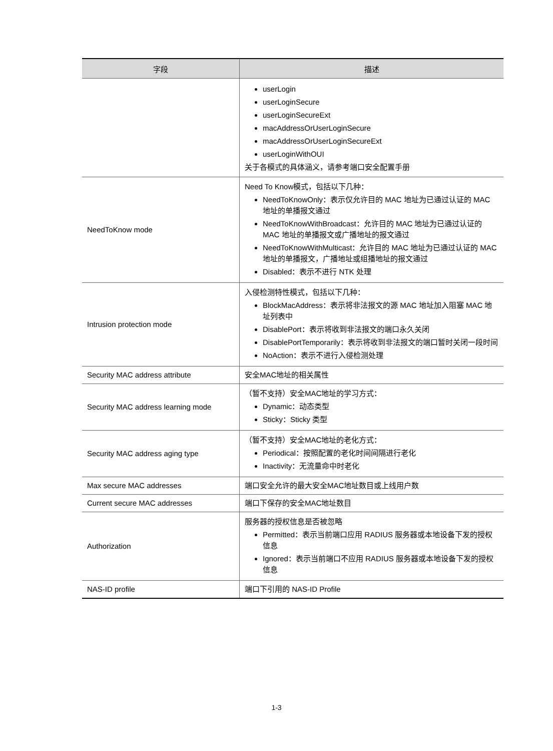| 字段 | 描述 |
| --- | --- |
| | userLogin userLoginSecure userLoginSecureExt macAddressOrUserLoginSecure macAddressOrUserLoginSecureExt userLoginWithOUI 关于各模式的具体涵义，请参考端口安全配置手册 |
| NeedToKnow mode | Need To Know模式，包括以下几种： NeedToKnowOnly：表示仅允许目的 MAC 地址为已通过认证的 MAC 地址的单播报文通过 NeedToKnowWithBroadcast：允许目的 MAC 地址为已通过认证的 MAC 地址的单播报文或广播地址的报文通过 NeedToKnowWithMulticast：允许目的 MAC 地址为已通过认证的 MAC 地址的单播报文，广播地址或组播地址的报文通过 Disabled：表示不进行 NTK 处理 |
| Intrusion protection mode | 入侵检测特性模式，包括以下几种： BlockMacAddress：表示将非法报文的源 MAC 地址加入阻塞 MAC 地址列表中 DisablePort：表示将收到非法报文的端口永久关闭 DisablePortTemporarily：表示将收到非法报文的端口暂时关闭一段时间 NoAction：表示不进行入侵检测处理 |
| Security MAC address attribute | 安全MAC地址的相关属性 |
| Security MAC address learning mode | （暂不支持）安全MAC地址的学习方式： Dynamic：动态类型 Sticky：Sticky 类型 |
| Security MAC address aging type | （暂不支持）安全MAC地址的老化方式： Periodical：按照配置的老化时间间隔进行老化 Inactivity：无流量命中时老化 |
| Max secure MAC addresses | 端口安全允许的最大安全MAC地址数目或上线用户数 |
| Current secure MAC addresses | 端口下保存的安全MAC地址数目 |
| Authorization | 服务器的授权信息是否被忽略 Permitted：表示当前端口应用 RADIUS 服务器或本地设备下发的授权信息 Ignored：表示当前端口不应用 RADIUS 服务器或本地设备下发的授权信息 |
| NAS-ID profile | 端口下引用的 NAS-ID Profile |
1-3